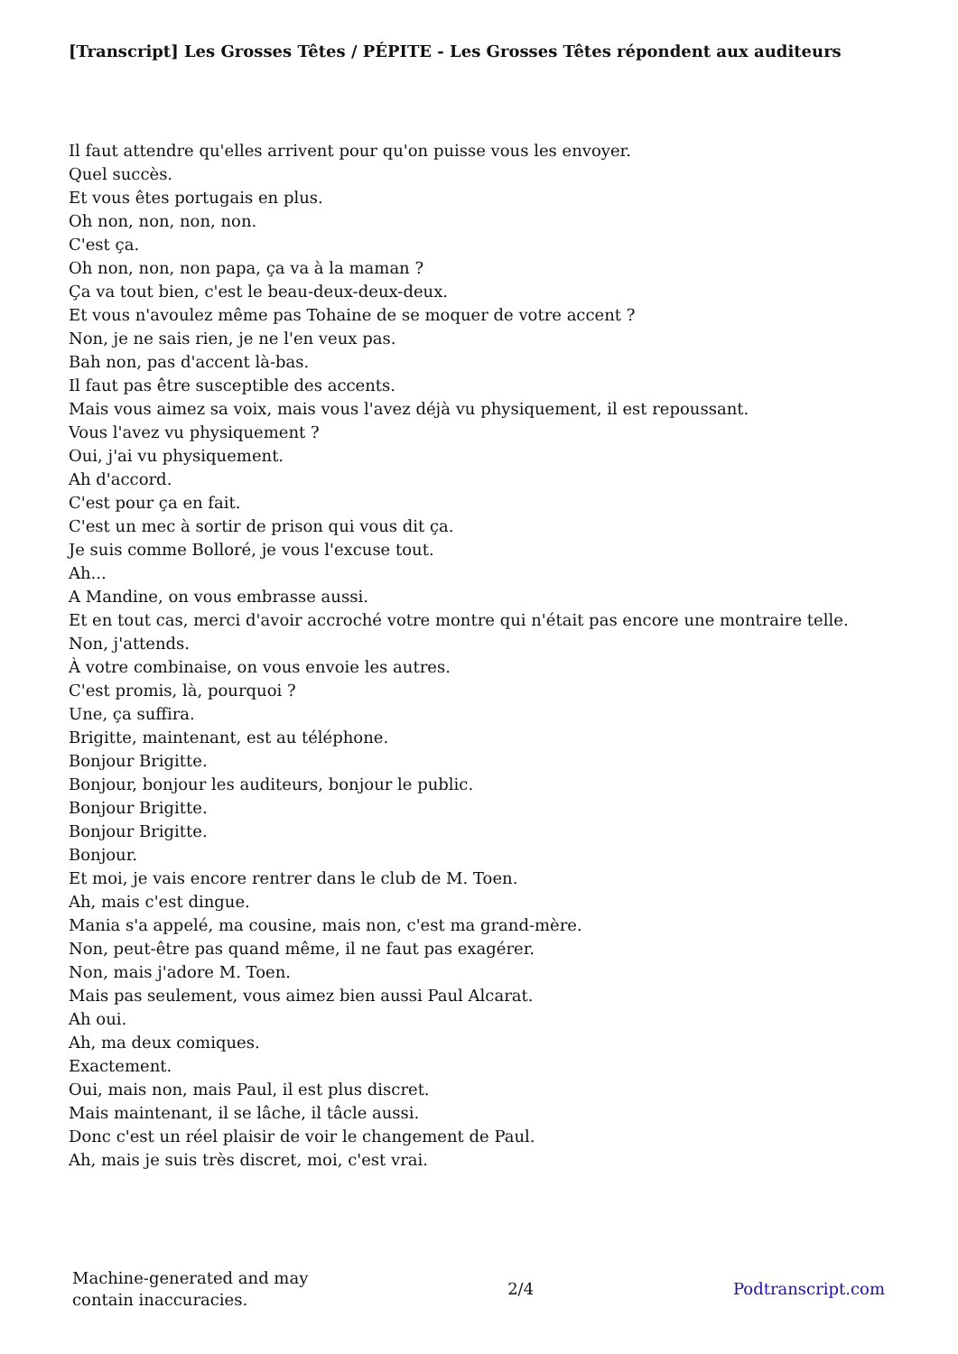[Transcript] Les Grosses Têtes / PÉPITE - Les Grosses Têtes répondent aux auditeurs
Il faut attendre qu'elles arrivent pour qu'on puisse vous les envoyer.
Quel succès.
Et vous êtes portugais en plus.
Oh non, non, non, non.
C'est ça.
Oh non, non, non papa, ça va à la maman ?
Ça va tout bien, c'est le beau-deux-deux-deux.
Et vous n'avoulez même pas Tohaine de se moquer de votre accent ?
Non, je ne sais rien, je ne l'en veux pas.
Bah non, pas d'accent là-bas.
Il faut pas être susceptible des accents.
Mais vous aimez sa voix, mais vous l'avez déjà vu physiquement, il est repoussant.
Vous l'avez vu physiquement ?
Oui, j'ai vu physiquement.
Ah d'accord.
C'est pour ça en fait.
C'est un mec à sortir de prison qui vous dit ça.
Je suis comme Bolloré, je vous l'excuse tout.
Ah...
A Mandine, on vous embrasse aussi.
Et en tout cas, merci d'avoir accroché votre montre qui n'était pas encore une montraire telle.
Non, j'attends.
À votre combinaise, on vous envoie les autres.
C'est promis, là, pourquoi ?
Une, ça suffira.
Brigitte, maintenant, est au téléphone.
Bonjour Brigitte.
Bonjour, bonjour les auditeurs, bonjour le public.
Bonjour Brigitte.
Bonjour Brigitte.
Bonjour.
Et moi, je vais encore rentrer dans le club de M. Toen.
Ah, mais c'est dingue.
Mania s'a appelé, ma cousine, mais non, c'est ma grand-mère.
Non, peut-être pas quand même, il ne faut pas exagérer.
Non, mais j'adore M. Toen.
Mais pas seulement, vous aimez bien aussi Paul Alcarat.
Ah oui.
Ah, ma deux comiques.
Exactement.
Oui, mais non, mais Paul, il est plus discret.
Mais maintenant, il se lâche, il tâcle aussi.
Donc c'est un réel plaisir de voir le changement de Paul.
Ah, mais je suis très discret, moi, c'est vrai.
Machine-generated and may
contain inaccuracies.
2/4 Podtranscript.com